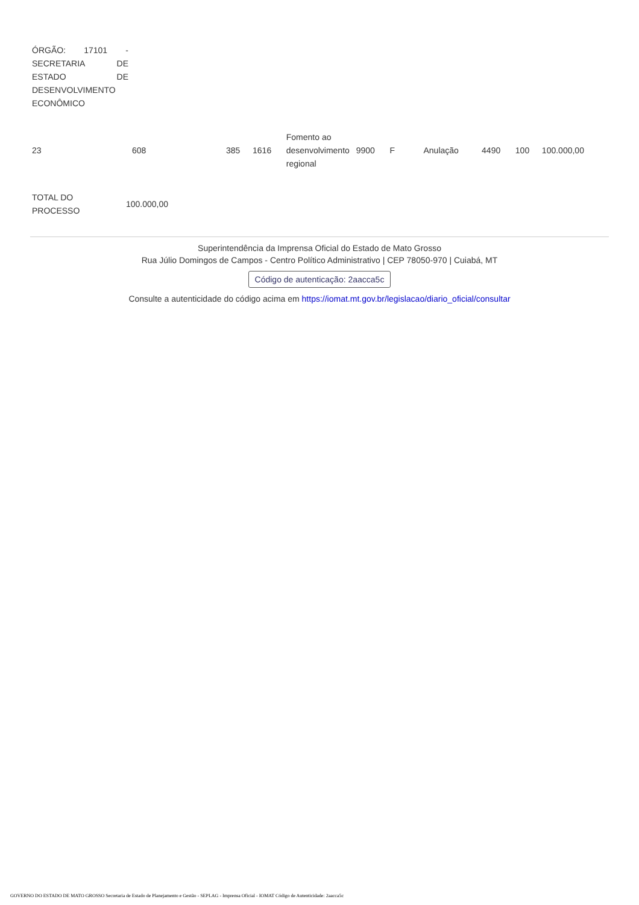| ÓRGÃO: 17101 - SECRETARIA DE ESTADO DE DESENVOLVIMENTO ECONÔMICO |
| 23 | 608 | 385 | 1616 | Fomento ao desenvolvimento regional | 9900 | F | Anulação | 4490 | 100 | 100.000,00 |
| TOTAL DO PROCESSO | 100.000,00 |
Superintendência da Imprensa Oficial do Estado de Mato Grosso
Rua Júlio Domingos de Campos - Centro Político Administrativo | CEP 78050-970 | Cuiabá, MT
Código de autenticação: 2aacca5c
Consulte a autenticidade do código acima em https://iomat.mt.gov.br/legislacao/diario_oficial/consultar
GOVERNO DO ESTADO DE MATO GROSSO Secretaria de Estado de Planejamento e Gestão - SEPLAG - Imprensa Oficial - IOMAT Código de Autenticidade: 2aacca5c